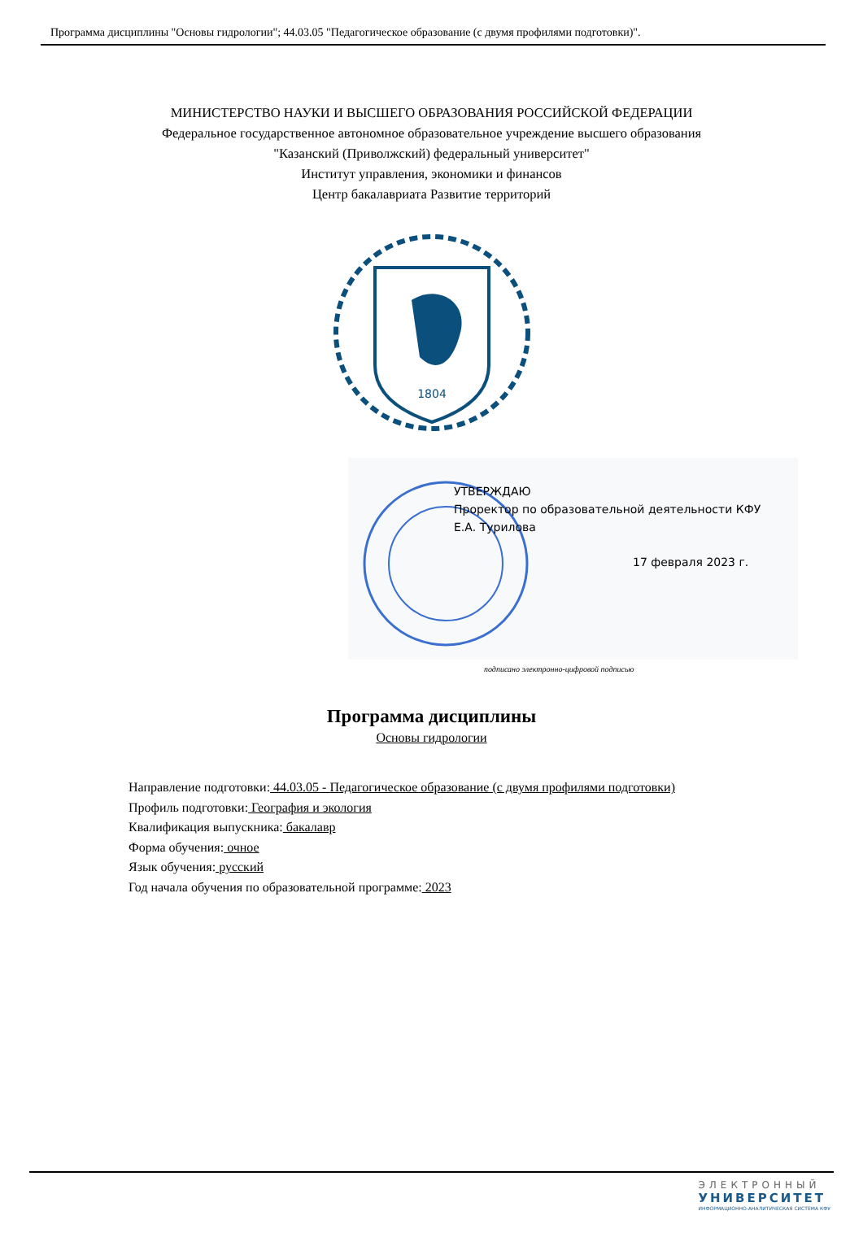Программа дисциплины "Основы гидрологии"; 44.03.05 "Педагогическое образование (с двумя профилями подготовки)".
МИНИСТЕРСТВО НАУКИ И ВЫСШЕГО ОБРАЗОВАНИЯ РОССИЙСКОЙ ФЕДЕРАЦИИ
Федеральное государственное автономное образовательное учреждение высшего образования
"Казанский (Приволжский) федеральный университет"
Институт управления, экономики и финансов
Центр бакалавриата Развитие территорий
1804
УТВЕРЖДАЮ
Проректор по образовательной деятельности КФУ
Е.А. Турилова
17 февраля 2023 г.
подписано электронно-цифровой подписью
Программа дисциплины
Основы гидрологии
Направление подготовки: 44.03.05 - Педагогическое образование (с двумя профилями подготовки)
Профиль подготовки: География и экология
Квалификация выпускника: бакалавр
Форма обучения: очное
Язык обучения: русский
Год начала обучения по образовательной программе: 2023
ЭЛЕКТРОННЫЙ
УНИВЕРСИТЕТ
ИНФОРМАЦИОННО-АНАЛИТИЧЕСКАЯ СИСТЕМА КФУ